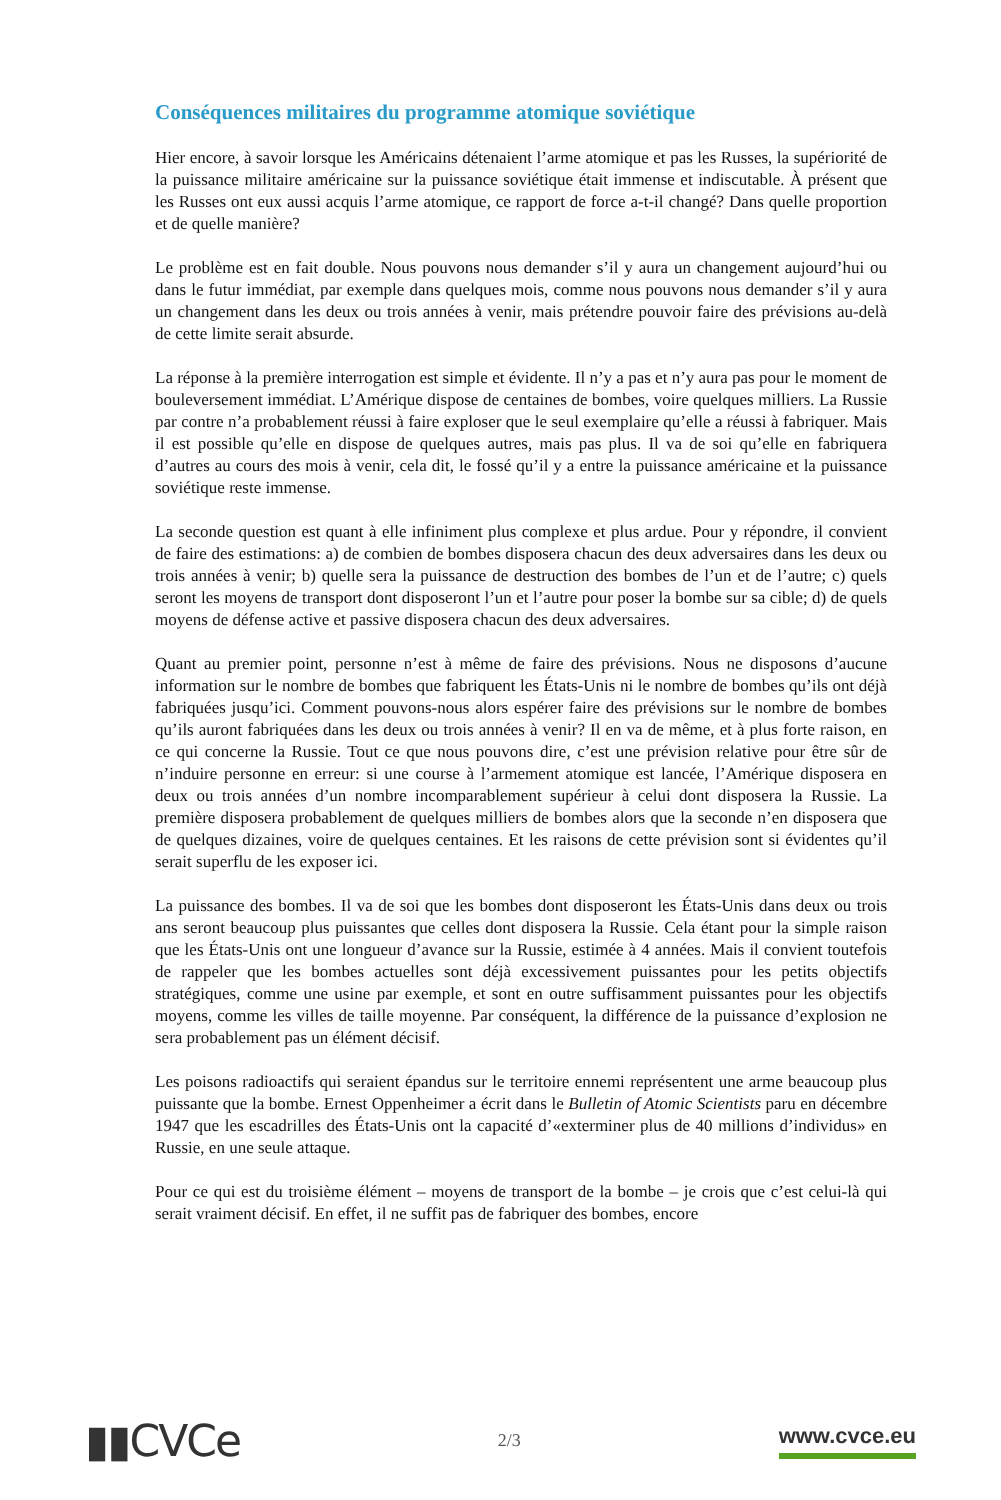Conséquences militaires du programme atomique soviétique
Hier encore, à savoir lorsque les Américains détenaient l’arme atomique et pas les Russes, la supériorité de la puissance militaire américaine sur la puissance soviétique était immense et indiscutable. À présent que les Russes ont eux aussi acquis l’arme atomique, ce rapport de force a-t-il changé? Dans quelle proportion et de quelle manière?
Le problème est en fait double. Nous pouvons nous demander s’il y aura un changement aujourd’hui ou dans le futur immédiat, par exemple dans quelques mois, comme nous pouvons nous demander s’il y aura un changement dans les deux ou trois années à venir, mais prétendre pouvoir faire des prévisions au-delà de cette limite serait absurde.
La réponse à la première interrogation est simple et évidente. Il n’y a pas et n’y aura pas pour le moment de bouleversement immédiat. L’Amérique dispose de centaines de bombes, voire quelques milliers. La Russie par contre n’a probablement réussi à faire exploser que le seul exemplaire qu’elle a réussi à fabriquer. Mais il est possible qu’elle en dispose de quelques autres, mais pas plus. Il va de soi qu’elle en fabriquera d’autres au cours des mois à venir, cela dit, le fossé qu’il y a entre la puissance américaine et la puissance soviétique reste immense.
La seconde question est quant à elle infiniment plus complexe et plus ardue. Pour y répondre, il convient de faire des estimations: a) de combien de bombes disposera chacun des deux adversaires dans les deux ou trois années à venir; b) quelle sera la puissance de destruction des bombes de l’un et de l’autre; c) quels seront les moyens de transport dont disposeront l’un et l’autre pour poser la bombe sur sa cible; d) de quels moyens de défense active et passive disposera chacun des deux adversaires.
Quant au premier point, personne n’est à même de faire des prévisions. Nous ne disposons d’aucune information sur le nombre de bombes que fabriquent les États-Unis ni le nombre de bombes qu’ils ont déjà fabriquées jusqu’ici. Comment pouvons-nous alors espérer faire des prévisions sur le nombre de bombes qu’ils auront fabriquées dans les deux ou trois années à venir? Il en va de même, et à plus forte raison, en ce qui concerne la Russie. Tout ce que nous pouvons dire, c’est une prévision relative pour être sûr de n’induire personne en erreur: si une course à l’armement atomique est lancée, l’Amérique disposera en deux ou trois années d’un nombre incomparablement supérieur à celui dont disposera la Russie. La première disposera probablement de quelques milliers de bombes alors que la seconde n’en disposera que de quelques dizaines, voire de quelques centaines. Et les raisons de cette prévision sont si évidentes qu’il serait superflu de les exposer ici.
La puissance des bombes. Il va de soi que les bombes dont disposeront les États-Unis dans deux ou trois ans seront beaucoup plus puissantes que celles dont disposera la Russie. Cela étant pour la simple raison que les États-Unis ont une longueur d’avance sur la Russie, estimée à 4 années. Mais il convient toutefois de rappeler que les bombes actuelles sont déjà excessivement puissantes pour les petits objectifs stratégiques, comme une usine par exemple, et sont en outre suffisamment puissantes pour les objectifs moyens, comme les villes de taille moyenne. Par conséquent, la différence de la puissance d’explosion ne sera probablement pas un élément décisif.
Les poisons radioactifs qui seraient épandus sur le territoire ennemi représentent une arme beaucoup plus puissante que la bombe. Ernest Oppenheimer a écrit dans le Bulletin of Atomic Scientists paru en décembre 1947 que les escadrilles des États-Unis ont la capacité d’«exterminer plus de 40 millions d’individus» en Russie, en une seule attaque.
Pour ce qui est du troisième élément – moyens de transport de la bombe – je crois que c’est celui-là qui serait vraiment décisif. En effet, il ne suffit pas de fabriquer des bombes, encore
▮▮CVCe
2/3
www.cvce.eu